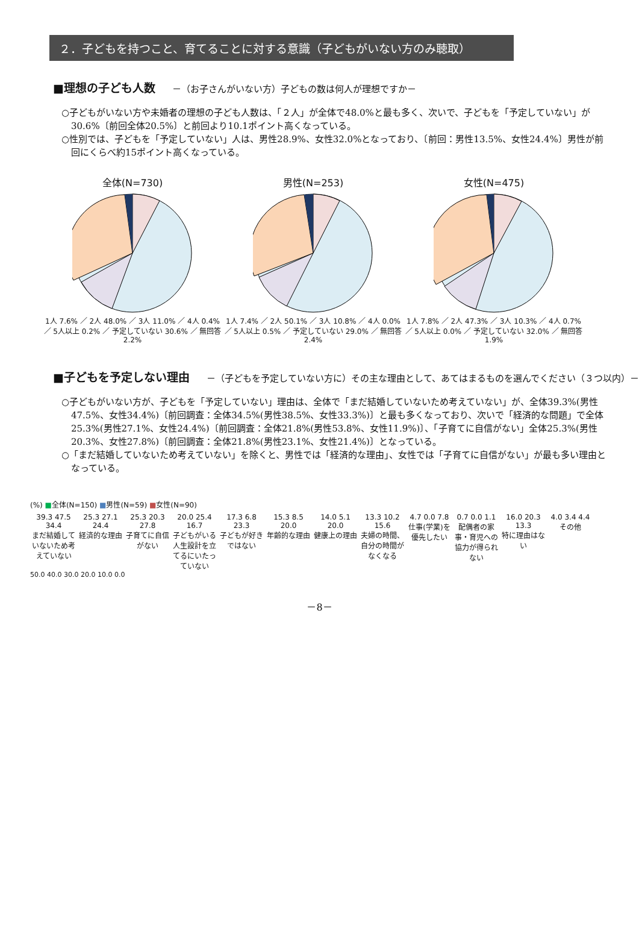２．子どもを持つこと、育てることに対する意識（子どもがいない方のみ聴取）
■理想の子ども人数 －（お子さんがいない方）子どもの数は何人が理想ですか－
○子どもがいない方や未婚者の理想の子ども人数は、「２人」が全体で48.0%と最も多く、次いで、子どもを「予定していない」が30.6%〔前回全体20.5%〕と前回より10.1ポイント高くなっている。
○性別では、子どもを「予定していない」人は、男性28.9%、女性32.0%となっており、〔前回：男性13.5%、女性24.4%〕男性が前回にくらべ約15ポイント高くなっている。
全体(N=730)
1人 7.6% ／ 2人 48.0% ／ 3人 11.0% ／ 4人 0.4% ／ 5人以上 0.2% ／ 予定していない 30.6% ／ 無回答 2.2%
男性(N=253)
1人 7.4% ／ 2人 50.1% ／ 3人 10.8% ／ 4人 0.0% ／ 5人以上 0.5% ／ 予定していない 29.0% ／ 無回答 2.4%
女性(N=475)
1人 7.8% ／ 2人 47.3% ／ 3人 10.3% ／ 4人 0.7% ／ 5人以上 0.0% ／ 予定していない 32.0% ／ 無回答 1.9%
■子どもを予定しない理由 －（子どもを予定していない方に）その主な理由として、あてはまるものを選んでください（３つ以内）－
○子どもがいない方が、子どもを「予定していない」理由は、全体で「まだ結婚していないため考えていない」が、全体39.3%(男性47.5%、女性34.4%)〔前回調査：全体34.5%(男性38.5%、女性33.3%)〕と最も多くなっており、次いで「経済的な問題」で全体25.3%(男性27.1%、女性24.4%)〔前回調査：全体21.8%(男性53.8%、女性11.9%)〕、「子育てに自信がない」全体25.3%(男性20.3%、女性27.8%)〔前回調査：全体21.8%(男性23.1%、女性21.4%)〕となっている。
○「まだ結婚していないため考えていない」を除くと、男性では「経済的な理由」、女性では「子育てに自信がない」が最も多い理由となっている。
(%) ■全体(N=150) ■男性(N=59) ■女性(N=90)
39.3 47.5 34.4
まだ結婚していないため考えていない
25.3 27.1 24.4
経済的な理由
25.3 20.3 27.8
子育てに自信がない
20.0 25.4 16.7
子どもがいる人生設計を立てるにいたっていない
17.3 6.8 23.3
子どもが好きではない
15.3 8.5 20.0
年齢的な理由
14.0 5.1 20.0
健康上の理由
13.3 10.2 15.6
夫婦の時間、自分の時間がなくなる
4.7 0.0 7.8
仕事(学業)を優先したい
0.7 0.0 1.1
配偶者の家事・育児への協力が得られない
16.0 20.3 13.3
特に理由はない
4.0 3.4 4.4
その他
50.0 40.0 30.0 20.0 10.0 0.0
－8－